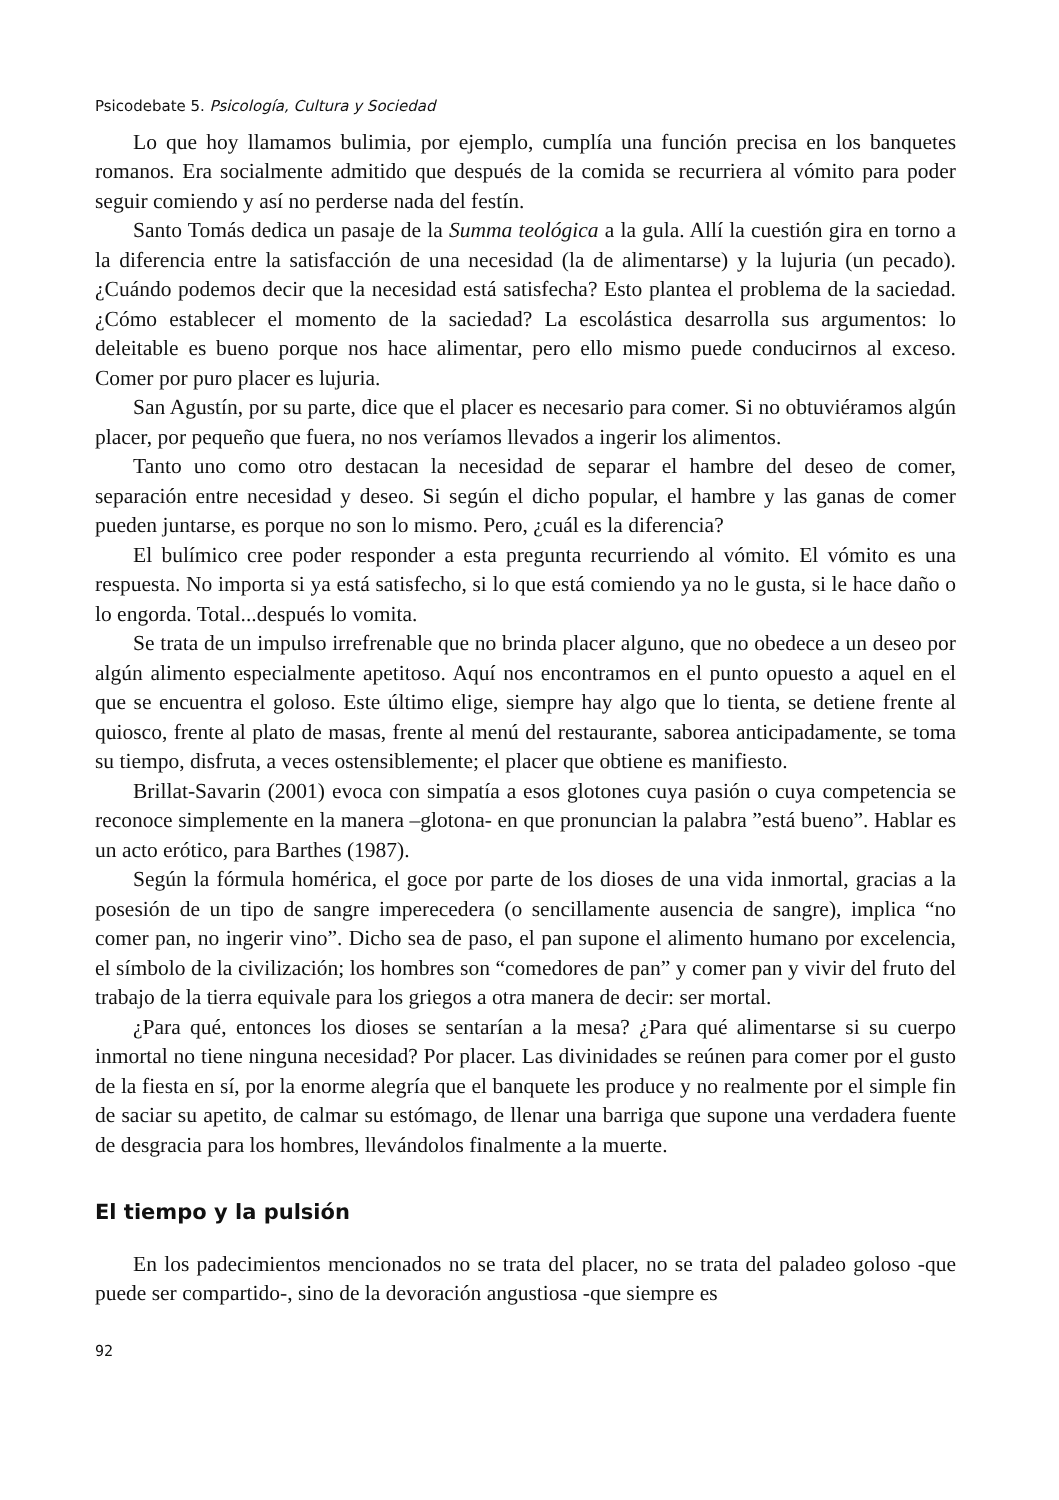Psicodebate 5. Psicología, Cultura y Sociedad
Lo que hoy llamamos bulimia, por ejemplo, cumplía una función precisa en los banquetes romanos. Era socialmente admitido que después de la comida se recurriera al vómito para poder seguir comiendo y así no perderse nada del festín.
Santo Tomás dedica un pasaje de la Summa teológica a la gula. Allí la cuestión gira en torno a la diferencia entre la satisfacción de una necesidad (la de alimentarse) y la lujuria (un pecado). ¿Cuándo podemos decir que la necesidad está satisfecha? Esto plantea el problema de la saciedad. ¿Cómo establecer el momento de la saciedad? La escolástica desarrolla sus argumentos: lo deleitable es bueno porque nos hace alimentar, pero ello mismo puede conducirnos al exceso. Comer por puro placer es lujuria.
San Agustín, por su parte, dice que el placer es necesario para comer. Si no obtuviéramos algún placer, por pequeño que fuera, no nos veríamos llevados a ingerir los alimentos.
Tanto uno como otro destacan la necesidad de separar el hambre del deseo de comer, separación entre necesidad y deseo. Si según el dicho popular, el hambre y las ganas de comer pueden juntarse, es porque no son lo mismo. Pero, ¿cuál es la diferencia?
El bulímico cree poder responder a esta pregunta recurriendo al vómito. El vómito es una respuesta. No importa si ya está satisfecho, si lo que está comiendo ya no le gusta, si le hace daño o lo engorda. Total...después lo vomita.
Se trata de un impulso irrefrenable que no brinda placer alguno, que no obedece a un deseo por algún alimento especialmente apetitoso. Aquí nos encontramos en el punto opuesto a aquel en el que se encuentra el goloso. Este último elige, siempre hay algo que lo tienta, se detiene frente al quiosco, frente al plato de masas, frente al menú del restaurante, saborea anticipadamente, se toma su tiempo, disfruta, a veces ostensiblemente; el placer que obtiene es manifiesto.
Brillat-Savarin (2001) evoca con simpatía a esos glotones cuya pasión o cuya competencia se reconoce simplemente en la manera –glotona- en que pronuncian la palabra ”está bueno”. Hablar es un acto erótico, para Barthes (1987).
Según la fórmula homérica, el goce por parte de los dioses de una vida inmortal, gracias a la posesión de un tipo de sangre imperecedera (o sencillamente ausencia de sangre), implica “no comer pan, no ingerir vino”. Dicho sea de paso, el pan supone el alimento humano por excelencia, el símbolo de la civilización; los hombres son “comedores de pan” y comer pan y vivir del fruto del trabajo de la tierra equivale para los griegos a otra manera de decir: ser mortal.
¿Para qué, entonces los dioses se sentarían a la mesa? ¿Para qué alimentarse si su cuerpo inmortal no tiene ninguna necesidad? Por placer. Las divinidades se reúnen para comer por el gusto de la fiesta en sí, por la enorme alegría que el banquete les produce y no realmente por el simple fin de saciar su apetito, de calmar su estómago, de llenar una barriga que supone una verdadera fuente de desgracia para los hombres, llevándolos finalmente a la muerte.
El tiempo y la pulsión
En los padecimientos mencionados no se trata del placer, no se trata del paladeo goloso -que puede ser compartido-, sino de la devoración angustiosa -que siempre es
92